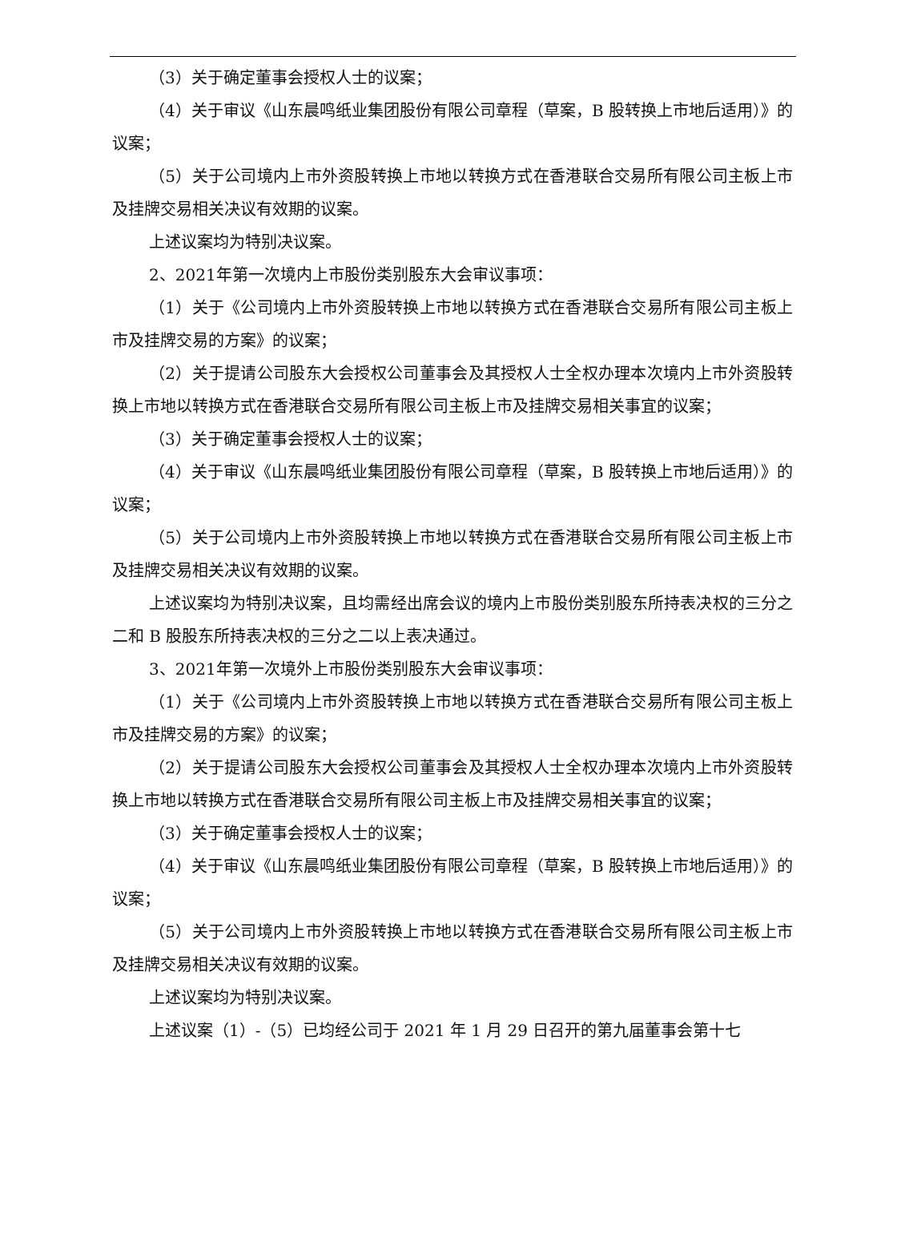（3）关于确定董事会授权人士的议案；
（4）关于审议《山东晨鸣纸业集团股份有限公司章程（草案，B 股转换上市地后适用）》的议案；
（5）关于公司境内上市外资股转换上市地以转换方式在香港联合交易所有限公司主板上市及挂牌交易相关决议有效期的议案。
上述议案均为特别决议案。
2、2021年第一次境内上市股份类别股东大会审议事项：
（1）关于《公司境内上市外资股转换上市地以转换方式在香港联合交易所有限公司主板上市及挂牌交易的方案》的议案；
（2）关于提请公司股东大会授权公司董事会及其授权人士全权办理本次境内上市外资股转换上市地以转换方式在香港联合交易所有限公司主板上市及挂牌交易相关事宜的议案；
（3）关于确定董事会授权人士的议案；
（4）关于审议《山东晨鸣纸业集团股份有限公司章程（草案，B 股转换上市地后适用）》的议案；
（5）关于公司境内上市外资股转换上市地以转换方式在香港联合交易所有限公司主板上市及挂牌交易相关决议有效期的议案。
上述议案均为特别决议案，且均需经出席会议的境内上市股份类别股东所持表决权的三分之二和 B 股股东所持表决权的三分之二以上表决通过。
3、2021年第一次境外上市股份类别股东大会审议事项：
（1）关于《公司境内上市外资股转换上市地以转换方式在香港联合交易所有限公司主板上市及挂牌交易的方案》的议案；
（2）关于提请公司股东大会授权公司董事会及其授权人士全权办理本次境内上市外资股转换上市地以转换方式在香港联合交易所有限公司主板上市及挂牌交易相关事宜的议案；
（3）关于确定董事会授权人士的议案；
（4）关于审议《山东晨鸣纸业集团股份有限公司章程（草案，B 股转换上市地后适用）》的议案；
（5）关于公司境内上市外资股转换上市地以转换方式在香港联合交易所有限公司主板上市及挂牌交易相关决议有效期的议案。
上述议案均为特别决议案。
上述议案（1）-（5）已均经公司于 2021 年 1 月 29 日召开的第九届董事会第十七